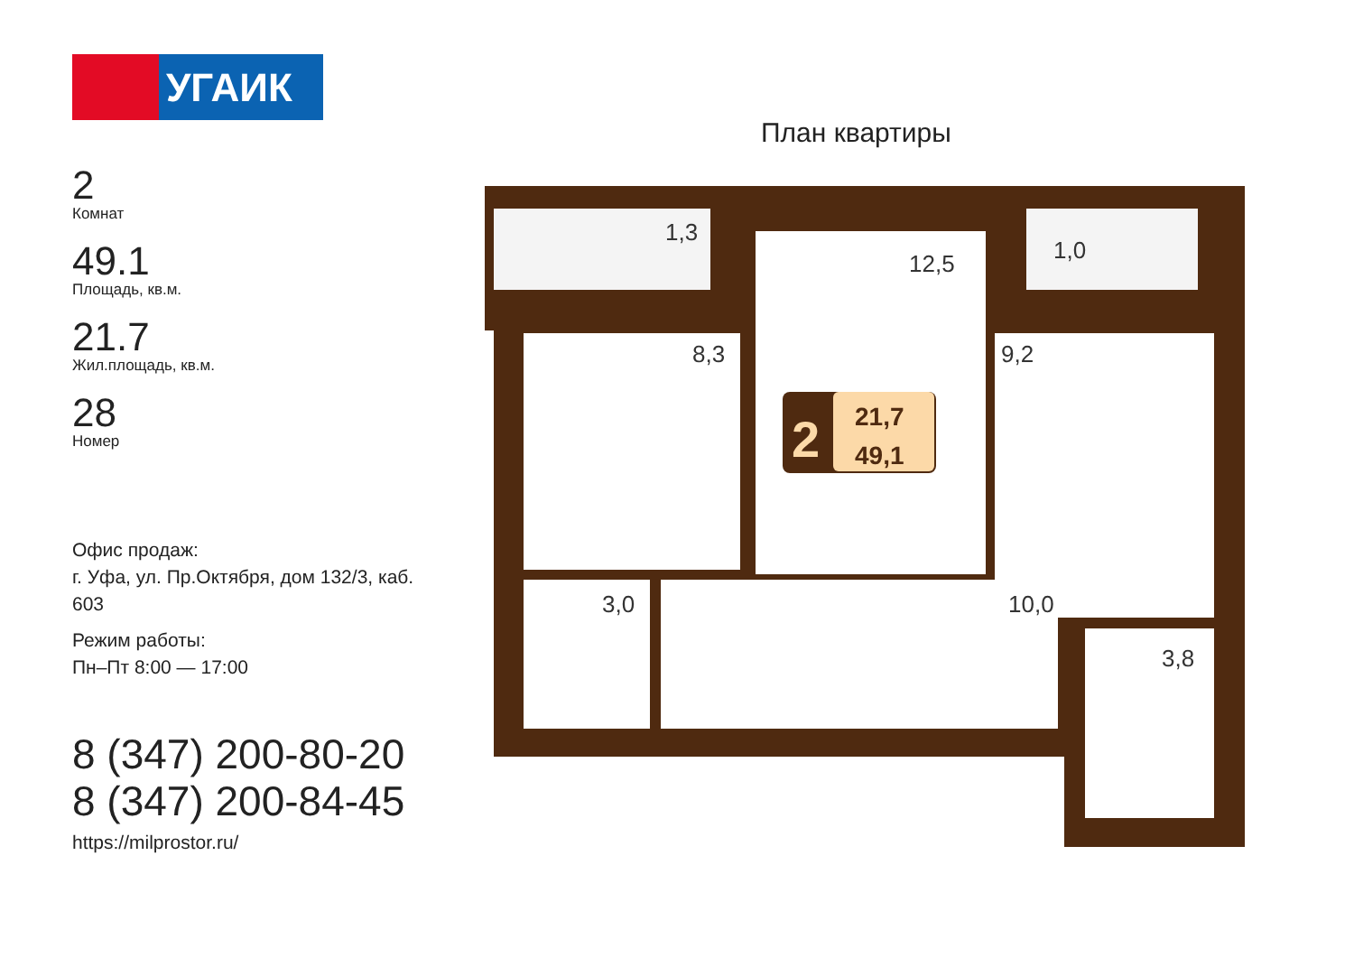УГАИК
2
Комнат
49.1
Площадь, кв.м.
21.7
Жил.площадь, кв.м.
28
Номер
Офис продаж:
г. Уфа, ул. Пр.Октября, дом 132/3, каб. 603
Режим работы:
Пн–Пт 8:00 — 17:00
8 (347) 200-80-20
8 (347) 200-84-45
https://milprostor.ru/
План квартиры
1,3
12,5
1,0
8,3
9,2
3,0
10,0
3,8
2
21,7
49,1